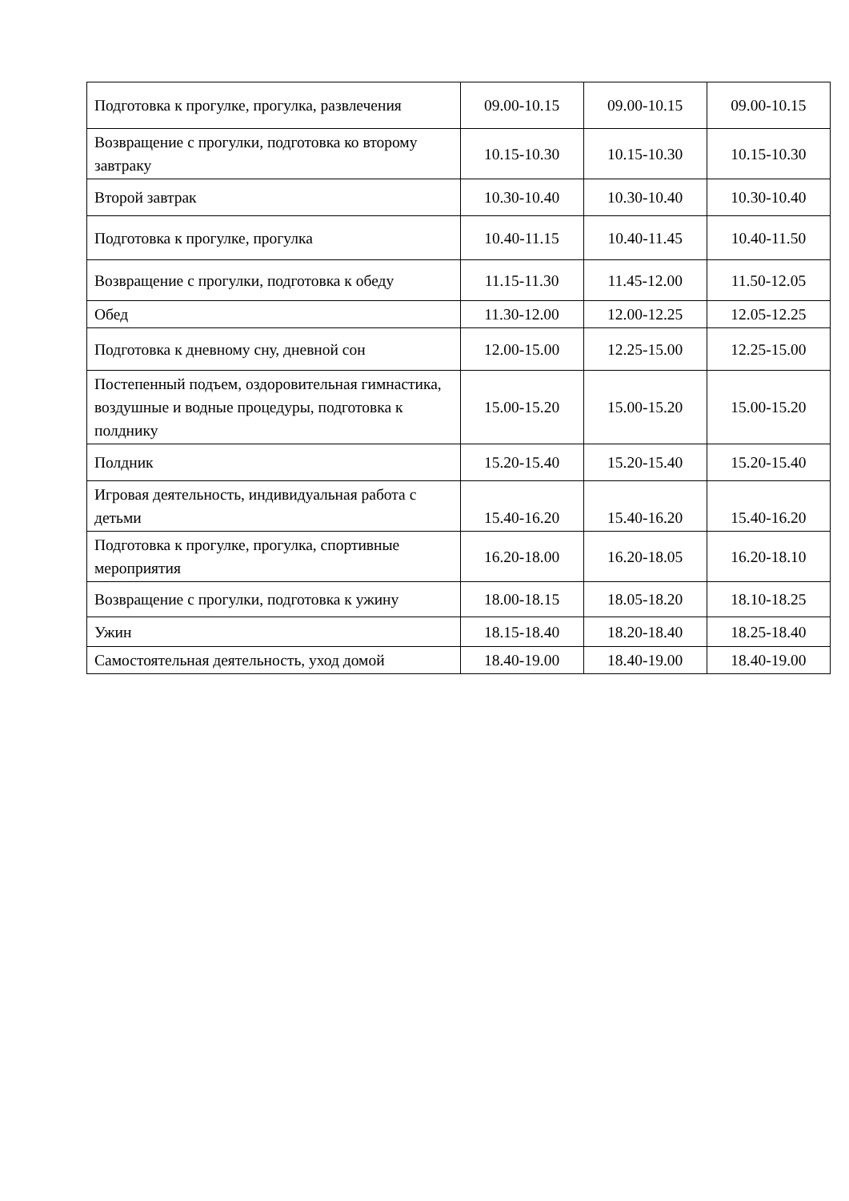| Подготовка к прогулке, прогулка, развлечения | 09.00-10.15 | 09.00-10.15 | 09.00-10.15 |
| Возвращение с прогулки, подготовка ко второму завтраку | 10.15-10.30 | 10.15-10.30 | 10.15-10.30 |
| Второй завтрак | 10.30-10.40 | 10.30-10.40 | 10.30-10.40 |
| Подготовка к прогулке, прогулка | 10.40-11.15 | 10.40-11.45 | 10.40-11.50 |
| Возвращение с прогулки, подготовка к обеду | 11.15-11.30 | 11.45-12.00 | 11.50-12.05 |
| Обед | 11.30-12.00 | 12.00-12.25 | 12.05-12.25 |
| Подготовка к дневному сну, дневной сон | 12.00-15.00 | 12.25-15.00 | 12.25-15.00 |
| Постепенный подъем, оздоровительная гимнастика, воздушные и водные процедуры, подготовка к полднику | 15.00-15.20 | 15.00-15.20 | 15.00-15.20 |
| Полдник | 15.20-15.40 | 15.20-15.40 | 15.20-15.40 |
| Игровая деятельность, индивидуальная работа с детьми | 15.40-16.20 | 15.40-16.20 | 15.40-16.20 |
| Подготовка к прогулке, прогулка, спортивные мероприятия | 16.20-18.00 | 16.20-18.05 | 16.20-18.10 |
| Возвращение с прогулки, подготовка к ужину | 18.00-18.15 | 18.05-18.20 | 18.10-18.25 |
| Ужин | 18.15-18.40 | 18.20-18.40 | 18.25-18.40 |
| Самостоятельная деятельность, уход домой | 18.40-19.00 | 18.40-19.00 | 18.40-19.00 |